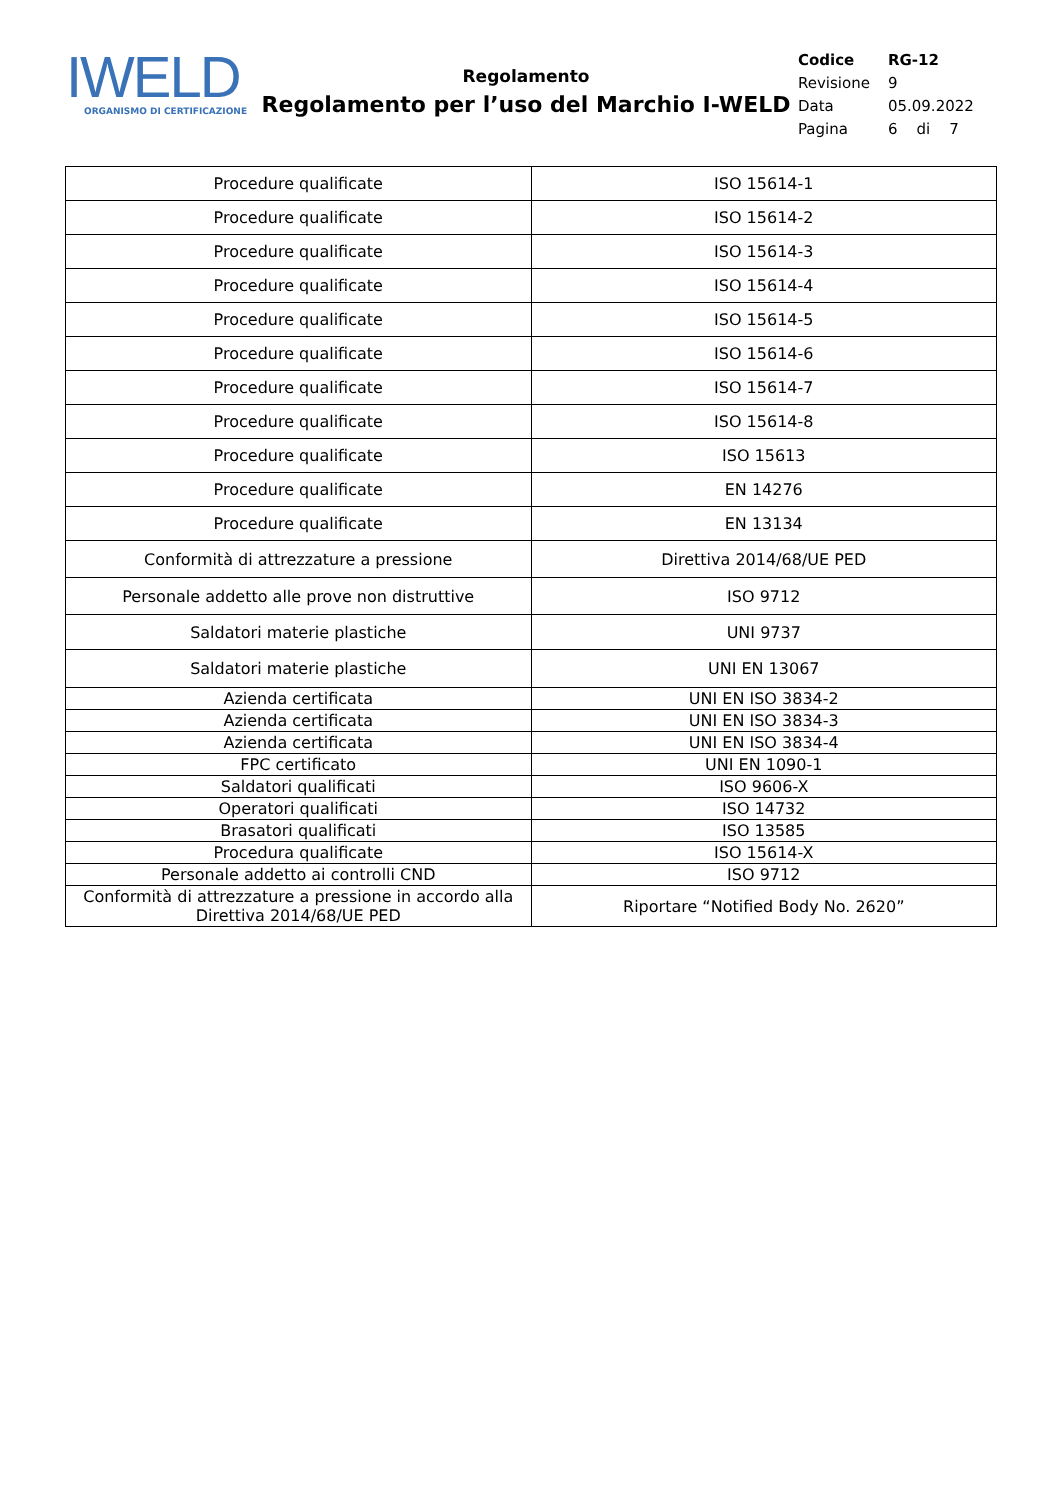IWELD
ORGANISMO DI CERTIFICAZIONE
Regolamento
Regolamento per l’uso del Marchio I-WELD
| Codice | RG-12 |
| Revisione | 9 |
| Data | 05.09.2022 |
| Pagina | 6 di 7 |
| Procedure qualificate | ISO 15614-1 |
| Procedure qualificate | ISO 15614-2 |
| Procedure qualificate | ISO 15614-3 |
| Procedure qualificate | ISO 15614-4 |
| Procedure qualificate | ISO 15614-5 |
| Procedure qualificate | ISO 15614-6 |
| Procedure qualificate | ISO 15614-7 |
| Procedure qualificate | ISO 15614-8 |
| Procedure qualificate | ISO 15613 |
| Procedure qualificate | EN 14276 |
| Procedure qualificate | EN 13134 |
| Conformità di attrezzature a pressione | Direttiva 2014/68/UE PED |
| Personale addetto alle prove non distruttive | ISO 9712 |
| Saldatori materie plastiche | UNI 9737 |
| Saldatori materie plastiche | UNI EN 13067 |
| Azienda certificata | UNI EN ISO 3834-2 |
| Azienda certificata | UNI EN ISO 3834-3 |
| Azienda certificata | UNI EN ISO 3834-4 |
| FPC certificato | UNI EN 1090-1 |
| Saldatori qualificati | ISO 9606-X |
| Operatori qualificati | ISO 14732 |
| Brasatori qualificati | ISO 13585 |
| Procedura qualificate | ISO 15614-X |
| Personale addetto ai controlli CND | ISO 9712 |
| Conformità di attrezzature a pressione in accordo alla Direttiva 2014/68/UE PED | Riportare “Notified Body No. 2620” |